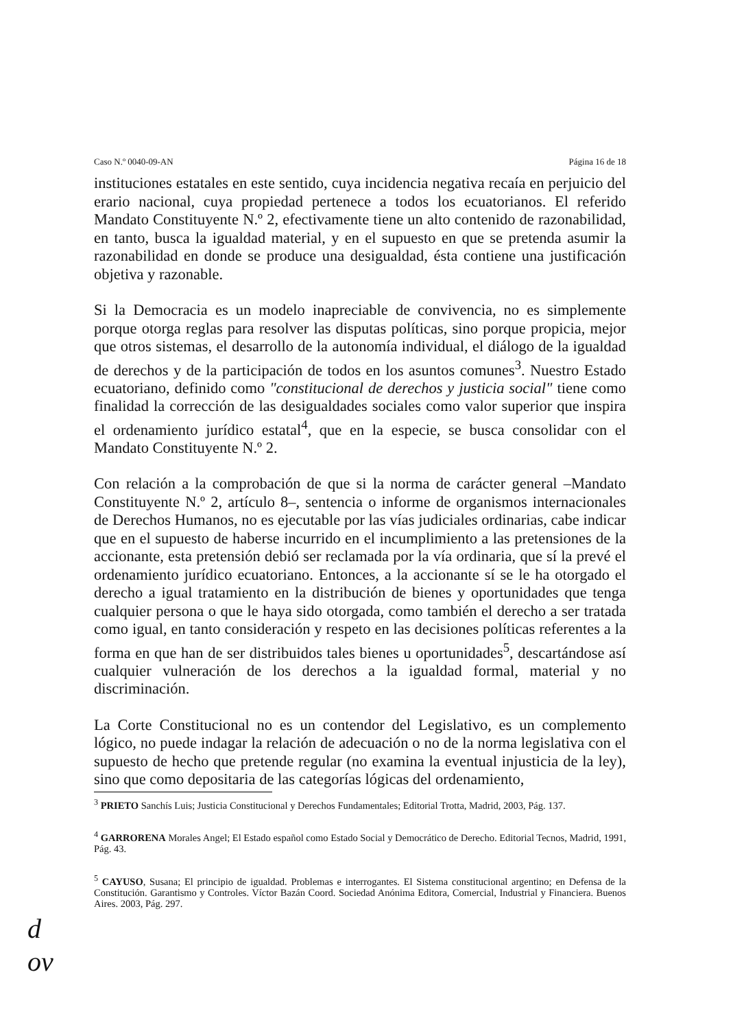Caso N.º 0040-09-AN Página 16 de 18
instituciones estatales en este sentido, cuya incidencia negativa recaía en perjuicio del erario nacional, cuya propiedad pertenece a todos los ecuatorianos. El referido Mandato Constituyente N.º 2, efectivamente tiene un alto contenido de razonabilidad, en tanto, busca la igualdad material, y en el supuesto en que se pretenda asumir la razonabilidad en donde se produce una desigualdad, ésta contiene una justificación objetiva y razonable.
Si la Democracia es un modelo inapreciable de convivencia, no es simplemente porque otorga reglas para resolver las disputas políticas, sino porque propicia, mejor que otros sistemas, el desarrollo de la autonomía individual, el diálogo de la igualdad de derechos y de la participación de todos en los asuntos comunes<sup>3</sup>. Nuestro Estado ecuatoriano, definido como "constitucional de derechos y justicia social" tiene como finalidad la corrección de las desigualdades sociales como valor superior que inspira el ordenamiento jurídico estatal<sup>4</sup>, que en la especie, se busca consolidar con el Mandato Constituyente N.º 2.
Con relación a la comprobación de que si la norma de carácter general –Mandato Constituyente N.º 2, artículo 8–, sentencia o informe de organismos internacionales de Derechos Humanos, no es ejecutable por las vías judiciales ordinarias, cabe indicar que en el supuesto de haberse incurrido en el incumplimiento a las pretensiones de la accionante, esta pretensión debió ser reclamada por la vía ordinaria, que sí la prevé el ordenamiento jurídico ecuatoriano. Entonces, a la accionante sí se le ha otorgado el derecho a igual tratamiento en la distribución de bienes y oportunidades que tenga cualquier persona o que le haya sido otorgada, como también el derecho a ser tratada como igual, en tanto consideración y respeto en las decisiones políticas referentes a la forma en que han de ser distribuidos tales bienes u oportunidades<sup>5</sup>, descartándose así cualquier vulneración de los derechos a la igualdad formal, material y no discriminación.
La Corte Constitucional no es un contendor del Legislativo, es un complemento lógico, no puede indagar la relación de adecuación o no de la norma legislativa con el supuesto de hecho que pretende regular (no examina la eventual injusticia de la ley), sino que como depositaria de las categorías lógicas del ordenamiento,
<sup>3</sup> PRIETO Sanchís Luis; Justicia Constitucional y Derechos Fundamentales; Editorial Trotta, Madrid, 2003, Pág. 137.
<sup>4</sup> GARRORENA Morales Angel; El Estado español como Estado Social y Democrático de Derecho. Editorial Tecnos, Madrid, 1991, Pág. 43.
<sup>5</sup> CAYUSO, Susana; El principio de igualdad. Problemas e interrogantes. El Sistema constitucional argentino; en Defensa de la Constitución. Garantismo y Controles. Víctor Bazán Coord. Sociedad Anónima Editora, Comercial, Industrial y Financiera. Buenos Aires. 2003, Pág. 297.
d
ov